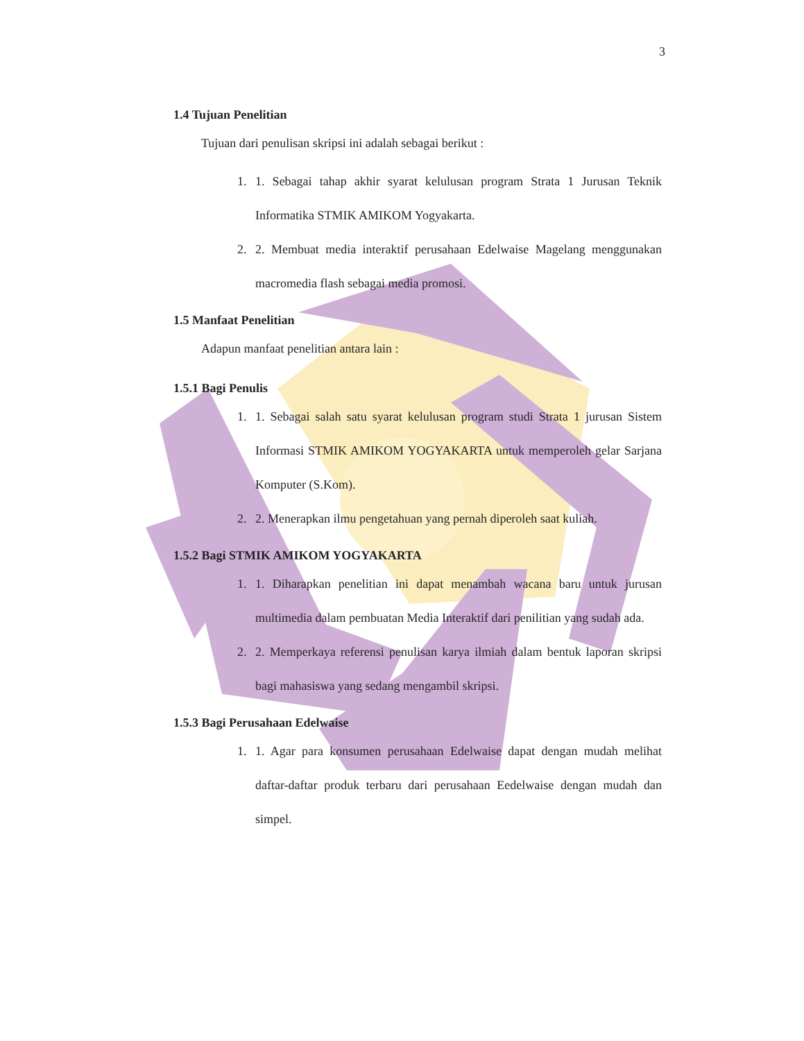3
1.4 Tujuan Penelitian
Tujuan dari penulisan skripsi ini adalah sebagai berikut :
1. 1. Sebagai tahap akhir syarat kelulusan program Strata 1 Jurusan Teknik Informatika STMIK AMIKOM Yogyakarta.
2. 2. Membuat media interaktif perusahaan Edelwaise Magelang menggunakan macromedia flash sebagai media promosi.
1.5 Manfaat Penelitian
Adapun manfaat penelitian antara lain :
1.5.1 Bagi Penulis
1. 1. Sebagai salah satu syarat kelulusan program studi Strata 1 jurusan Sistem Informasi STMIK AMIKOM YOGYAKARTA untuk memperoleh gelar Sarjana Komputer (S.Kom).
2. 2. Menerapkan ilmu pengetahuan yang pernah diperoleh saat kuliah.
1.5.2 Bagi STMIK AMIKOM YOGYAKARTA
1. 1. Diharapkan penelitian ini dapat menambah wacana baru untuk jurusan multimedia dalam pembuatan Media Interaktif dari penilitian yang sudah ada.
2. 2. Memperkaya referensi penulisan karya ilmiah dalam bentuk laporan skripsi bagi mahasiswa yang sedang mengambil skripsi.
1.5.3 Bagi Perusahaan Edelwaise
1. 1. Agar para konsumen perusahaan Edelwaise dapat dengan mudah melihat daftar-daftar produk terbaru dari perusahaan Eedelwaise dengan mudah dan simpel.